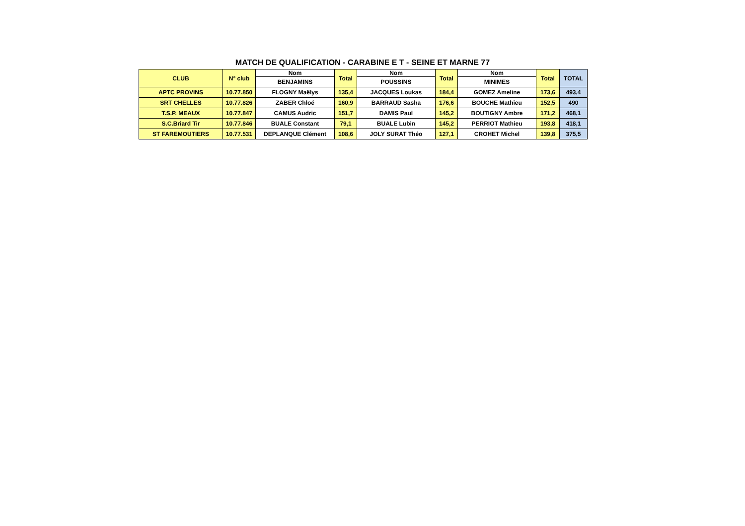MATCH DE QUALIFICATION - CARABINE E T - SEINE ET MARNE 77
| CLUB | N° club | Nom | Total | Nom | Total | Nom | Total | TOTAL |
| --- | --- | --- | --- | --- | --- | --- | --- | --- |
| | | BENJAMINS | | POUSSINS | | MINIMES | | |
| APTC PROVINS | 10.77.850 | FLOGNY Maëlys | 135,4 | JACQUES Loukas | 184,4 | GOMEZ Ameline | 173,6 | 493,4 |
| SRT CHELLES | 10.77.826 | ZABER Chloé | 160,9 | BARRAUD Sasha | 176,6 | BOUCHE Mathieu | 152,5 | 490 |
| T.S.P. MEAUX | 10.77.847 | CAMUS Audric | 151,7 | DAMIS Paul | 145,2 | BOUTIGNY Ambre | 171,2 | 468,1 |
| S.C.Briard Tir | 10.77.846 | BUALE Constant | 79,1 | BUALE Lubin | 145,2 | PERRIOT Mathieu | 193,8 | 418,1 |
| ST FAREMOUTIERS | 10.77.531 | DEPLANQUE Clément | 108,6 | JOLY SURAT Théo | 127,1 | CROHET Michel | 139,8 | 375,5 |